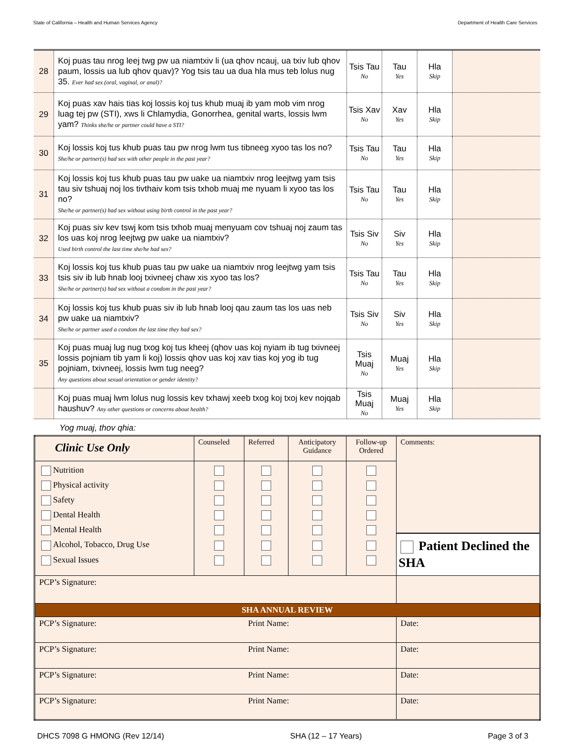State of California – Health and Human Services Agency Department of Health Care Services
| 28 | Koj puas tau nrog leej twg pw ua niamtxiv li (ua qhov ncauj, ua txiv lub qhov paum, lossis ua lub qhov quav)? Yog tsis tau ua dua hla mus teb lolus nug 35. Ever had sex (oral, vaginal, or anal)? | Tsis Tau No | Tau Yes | Hla Skip | |
| 29 | Koj puas xav hais tias koj lossis koj tus khub muaj ib yam mob vim nrog luag tej pw (STI), xws li Chlamydia, Gonorrhea, genital warts, lossis lwm yam? Thinks she/he or partner could have a STI? | Tsis Xav No | Xav Yes | Hla Skip | |
| 30 | Koj lossis koj tus khub puas tau pw nrog lwm tus tibneeg xyoo tas los no? She/he or partner(s) had sex with other people in the past year? | Tsis Tau No | Tau Yes | Hla Skip | |
| 31 | Koj lossis koj tus khub puas tau pw uake ua niamtxiv nrog leejtwg yam tsis tau siv tshuaj noj los tivthaiv kom tsis txhob muaj me nyuam li xyoo tas los no? She/he or partner(s) had sex without using birth control in the past year? | Tsis Tau No | Tau Yes | Hla Skip | |
| 32 | Koj puas siv kev tswj kom tsis txhob muaj menyuam cov tshuaj noj zaum tas los uas koj nrog leejtwg pw uake ua niamtxiv? Used birth control the last time she/he had sex? | Tsis Siv No | Siv Yes | Hla Skip | |
| 33 | Koj lossis koj tus khub puas tau pw uake ua niamtxiv nrog leejtwg yam tsis tsis siv ib lub hnab looj txivneej chaw xis xyoo tas los? She/he or partner(s) had sex without a condom in the past year? | Tsis Tau No | Tau Yes | Hla Skip | |
| 34 | Koj lossis koj tus khub puas siv ib lub hnab looj qau zaum tas los uas neb pw uake ua niamtxiv? She/he or partner used a condom the last time they had sex? | Tsis Siv No | Siv Yes | Hla Skip | |
| 35 | Koj puas muaj lug nug txog koj tus kheej (qhov uas koj nyiam ib tug txivneej lossis pojniam tib yam li koj) lossis qhov uas koj xav tias koj yog ib tug pojniam, txivneej, lossis lwm tug neeg? Any questions about sexual orientation or gender identity? | Tsis Muaj No | Muaj Yes | Hla Skip | |
| | Koj puas muaj lwm lolus nug lossis kev txhawj xeeb txog koj txoj kev nojqab haushuv? Any other questions or concerns about health? | Tsis Muaj No | Muaj Yes | Hla Skip | |
Yog muaj, thov qhia:
| Clinic Use Only | Counseled | Referred | Anticipatory Guidance | Follow-up Ordered | Comments: Patient Declined the SHA |
| Nutrition Physical activity Safety Dental Health Mental Health Alcohol, Tobacco, Drug Use Sexual Issues | | | | | |
| PCP’s Signature: | | | | | |
| SHA ANNUAL REVIEW | | | | | |
| PCP’s Signature: | | Print Name: | | | Date: |
| PCP’s Signature: | | Print Name: | | | Date: |
| PCP’s Signature: | | Print Name: | | | Date: |
| PCP’s Signature: | | Print Name: | | | Date: |
DHCS 7098 G HMONG (Rev 12/14) SHA (12 – 17 Years) Page 3 of 3